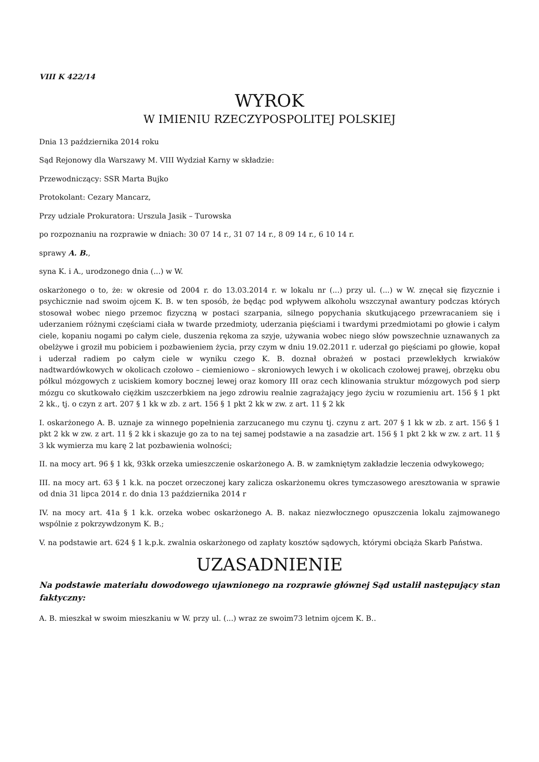VIII K 422/14
WYROK
W IMIENIU RZECZYPOSPOLITEJ POLSKIEJ
Dnia 13 października 2014 roku
Sąd Rejonowy dla Warszawy M. VIII Wydział Karny w składzie:
Przewodniczący: SSR Marta Bujko
Protokolant: Cezary Mancarz,
Przy udziale Prokuratora: Urszula Jasik – Turowska
po rozpoznaniu na rozprawie w dniach: 30 07 14 r., 31 07 14 r., 8 09 14 r., 6 10 14 r.
sprawy A. B.,
syna K. i A., urodzonego dnia (...) w W.
oskarżonego o to, że: w okresie od 2004 r. do 13.03.2014 r. w lokalu nr (...) przy ul. (...) w W. znęcał się fizycznie i psychicznie nad swoim ojcem K. B. w ten sposób, że będąc pod wpływem alkoholu wszczynał awantury podczas których stosował wobec niego przemoc fizyczną w postaci szarpania, silnego popychania skutkującego przewracaniem się i uderzaniem różnymi częściami ciała w twarde przedmioty, uderzania pięściami i twardymi przedmiotami po głowie i całym ciele, kopaniu nogami po całym ciele, duszenia rękoma za szyje, używania wobec niego słów powszechnie uznawanych za obelżywe i groził mu pobiciem i pozbawieniem życia, przy czym w dniu 19.02.2011 r. uderzał go pięściami po głowie, kopał i uderzał radiem po całym ciele w wyniku czego K. B. doznał obrażeń w postaci przewlekłych krwiaków nadtwardówkowych w okolicach czołowo – ciemieniowo – skroniowych lewych i w okolicach czołowej prawej, obrzęku obu półkul mózgowych z uciskiem komory bocznej lewej oraz komory III oraz cech klinowania struktur mózgowych pod sierp mózgu co skutkowało ciężkim uszczerbkiem na jego zdrowiu realnie zagrażający jego życiu w rozumieniu art. 156 § 1 pkt 2 kk., tj. o czyn z art. 207 § 1 kk w zb. z art. 156 § 1 pkt 2 kk w zw. z art. 11 § 2 kk
I. oskarżonego A. B. uznaje za winnego popełnienia zarzucanego mu czynu tj. czynu z art. 207 § 1 kk w zb. z art. 156 § 1 pkt 2 kk w zw. z art. 11 § 2 kk i skazuje go za to na tej samej podstawie a na zasadzie art. 156 § 1 pkt 2 kk w zw. z art. 11 § 3 kk wymierza mu karę 2 lat pozbawienia wolności;
II. na mocy art. 96 § 1 kk, 93kk orzeka umieszczenie oskarżonego A. B. w zamkniętym zakładzie leczenia odwykowego;
III. na mocy art. 63 § 1 k.k. na poczet orzeczonej kary zalicza oskarżonemu okres tymczasowego aresztowania w sprawie od dnia 31 lipca 2014 r. do dnia 13 października 2014 r
IV. na mocy art. 41a § 1 k.k. orzeka wobec oskarżonego A. B. nakaz niezwłocznego opuszczenia lokalu zajmowanego wspólnie z pokrzywdzonym K. B.;
V. na podstawie art. 624 § 1 k.p.k. zwalnia oskarżonego od zapłaty kosztów sądowych, którymi obciąża Skarb Państwa.
UZASADNIENIE
Na podstawie materiału dowodowego ujawnionego na rozprawie głównej Sąd ustalił następujący stan faktyczny:
A. B. mieszkał w swoim mieszkaniu w W. przy ul. (...) wraz ze swoim73 letnim ojcem K. B..